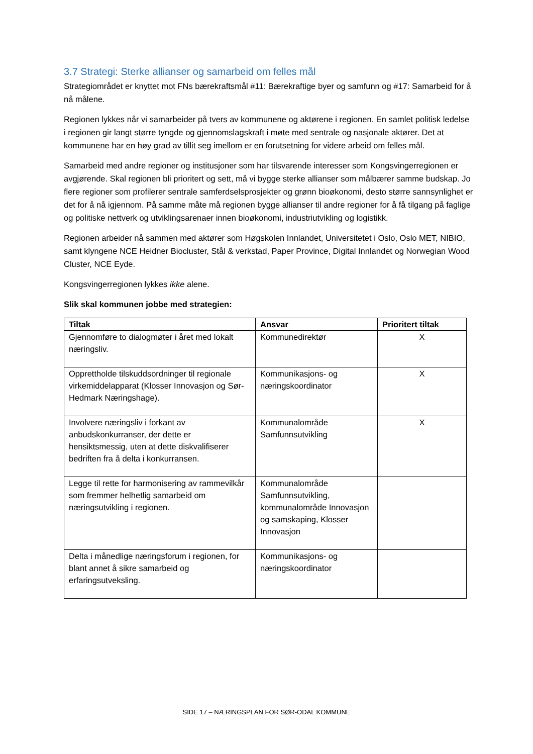3.7 Strategi: Sterke allianser og samarbeid om felles mål
Strategiområdet er knyttet mot FNs bærekraftsmål #11: Bærekraftige byer og samfunn og #17: Samarbeid for å nå målene.
Regionen lykkes når vi samarbeider på tvers av kommunene og aktørene i regionen. En samlet politisk ledelse i regionen gir langt større tyngde og gjennomslagskraft i møte med sentrale og nasjonale aktører. Det at kommunene har en høy grad av tillit seg imellom er en forutsetning for videre arbeid om felles mål.
Samarbeid med andre regioner og institusjoner som har tilsvarende interesser som Kongsvingerregionen er avgjørende. Skal regionen bli prioritert og sett, må vi bygge sterke allianser som målbærer samme budskap. Jo flere regioner som profilerer sentrale samferdselsprosjekter og grønn bioøkonomi, desto større sannsynlighet er det for å nå igjennom. På samme måte må regionen bygge allianser til andre regioner for å få tilgang på faglige og politiske nettverk og utviklingsarenaer innen bioøkonomi, industriutvikling og logistikk.
Regionen arbeider nå sammen med aktører som Høgskolen Innlandet, Universitetet i Oslo, Oslo MET, NIBIO, samt klyngene NCE Heidner Biocluster, Stål & verkstad, Paper Province, Digital Innlandet og Norwegian Wood Cluster, NCE Eyde.
Kongsvingerregionen lykkes ikke alene.
Slik skal kommunen jobbe med strategien:
| Tiltak | Ansvar | Prioritert tiltak |
| --- | --- | --- |
| Gjennomføre to dialogmøter i året med lokalt næringsliv. | Kommunedirektør | X |
| Opprettholde tilskuddsordninger til regionale virkemiddelapparat (Klosser Innovasjon og Sør-Hedmark Næringshage). | Kommunikasjons- og næringskoordinator | X |
| Involvere næringsliv i forkant av anbudskonkurranser, der dette er hensiktsmessig, uten at dette diskvalifiserer bedriften fra å delta i konkurransen. | Kommunalområde Samfunnsutvikling | X |
| Legge til rette for harmonisering av rammevilkår som fremmer helhetlig samarbeid om næringsutvikling i regionen. | Kommunalområde Samfunnsutvikling, kommunalområde Innovasjon og samskaping, Klosser Innovasjon | |
| Delta i månedlige næringsforum i regionen, for blant annet å sikre samarbeid og erfaringsutveksling. | Kommunikasjons- og næringskoordinator | |
SIDE 17 – NÆRINGSPLAN FOR SØR-ODAL KOMMUNE